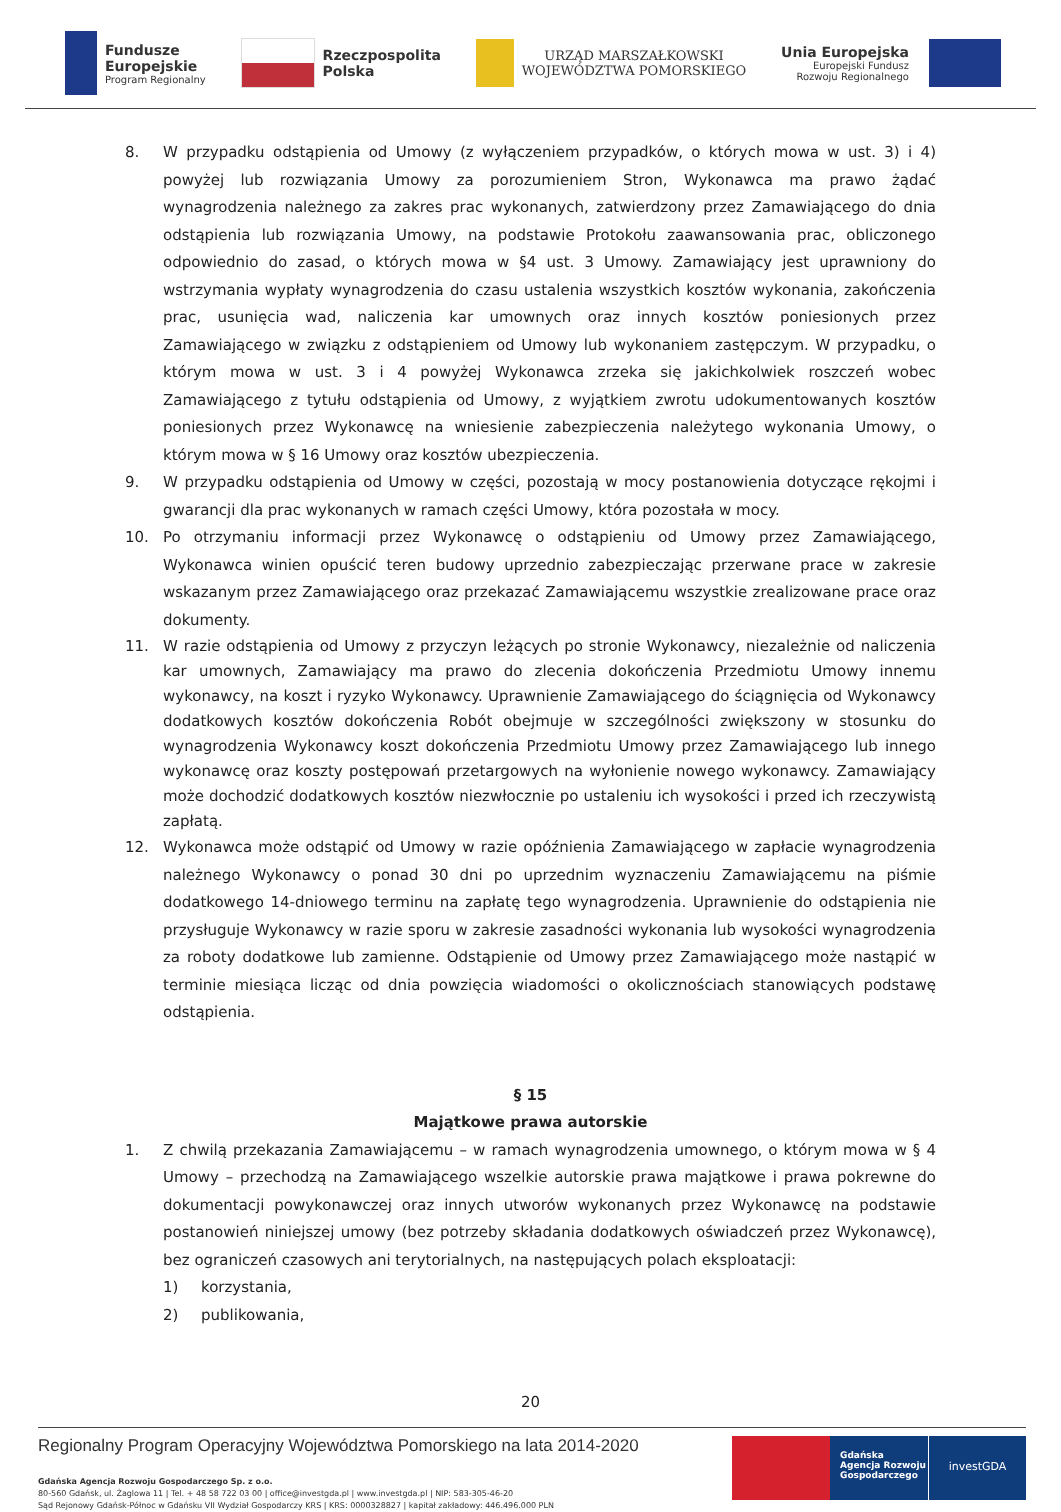Fundusze
Europejskie
Program Regionalny
Rzeczpospolita
Polska
URZĄD MARSZAŁKOWSKI
WOJEWÓDZTWA POMORSKIEGO
Unia Europejska
Europejski Fundusz
Rozwoju Regionalnego
8. W przypadku odstąpienia od Umowy (z wyłączeniem przypadków, o których mowa w ust. 3) i 4) powyżej lub rozwiązania Umowy za porozumieniem Stron, Wykonawca ma prawo żądać wynagrodzenia należnego za zakres prac wykonanych, zatwierdzony przez Zamawiającego do dnia odstąpienia lub rozwiązania Umowy, na podstawie Protokołu zaawansowania prac, obliczonego odpowiednio do zasad, o których mowa w §4 ust. 3 Umowy. Zamawiający jest uprawniony do wstrzymania wypłaty wynagrodzenia do czasu ustalenia wszystkich kosztów wykonania, zakończenia prac, usunięcia wad, naliczenia kar umownych oraz innych kosztów poniesionych przez Zamawiającego w związku z odstąpieniem od Umowy lub wykonaniem zastępczym. W przypadku, o którym mowa w ust. 3 i 4 powyżej Wykonawca zrzeka się jakichkolwiek roszczeń wobec Zamawiającego z tytułu odstąpienia od Umowy, z wyjątkiem zwrotu udokumentowanych kosztów poniesionych przez Wykonawcę na wniesienie zabezpieczenia należytego wykonania Umowy, o którym mowa w § 16 Umowy oraz kosztów ubezpieczenia.
9. W przypadku odstąpienia od Umowy w części, pozostają w mocy postanowienia dotyczące rękojmi i gwarancji dla prac wykonanych w ramach części Umowy, która pozostała w mocy.
10. Po otrzymaniu informacji przez Wykonawcę o odstąpieniu od Umowy przez Zamawiającego, Wykonawca winien opuścić teren budowy uprzednio zabezpieczając przerwane prace w zakresie wskazanym przez Zamawiającego oraz przekazać Zamawiającemu wszystkie zrealizowane prace oraz dokumenty.
11. W razie odstąpienia od Umowy z przyczyn leżących po stronie Wykonawcy, niezależnie od naliczenia kar umownych, Zamawiający ma prawo do zlecenia dokończenia Przedmiotu Umowy innemu wykonawcy, na koszt i ryzyko Wykonawcy. Uprawnienie Zamawiającego do ściągnięcia od Wykonawcy dodatkowych kosztów dokończenia Robót obejmuje w szczególności zwiększony w stosunku do wynagrodzenia Wykonawcy koszt dokończenia Przedmiotu Umowy przez Zamawiającego lub innego wykonawcę oraz koszty postępowań przetargowych na wyłonienie nowego wykonawcy. Zamawiający może dochodzić dodatkowych kosztów niezwłocznie po ustaleniu ich wysokości i przed ich rzeczywistą zapłatą.
12. Wykonawca może odstąpić od Umowy w razie opóźnienia Zamawiającego w zapłacie wynagrodzenia należnego Wykonawcy o ponad 30 dni po uprzednim wyznaczeniu Zamawiającemu na piśmie dodatkowego 14-dniowego terminu na zapłatę tego wynagrodzenia. Uprawnienie do odstąpienia nie przysługuje Wykonawcy w razie sporu w zakresie zasadności wykonania lub wysokości wynagrodzenia za roboty dodatkowe lub zamienne. Odstąpienie od Umowy przez Zamawiającego może nastąpić w terminie miesiąca licząc od dnia powzięcia wiadomości o okolicznościach stanowiących podstawę odstąpienia.
§ 15
Majątkowe prawa autorskie
1. Z chwilą przekazania Zamawiającemu – w ramach wynagrodzenia umownego, o którym mowa w § 4 Umowy – przechodzą na Zamawiającego wszelkie autorskie prawa majątkowe i prawa pokrewne do dokumentacji powykonawczej oraz innych utworów wykonanych przez Wykonawcę na podstawie postanowień niniejszej umowy (bez potrzeby składania dodatkowych oświadczeń przez Wykonawcę), bez ograniczeń czasowych ani terytorialnych, na następujących polach eksploatacji:
1) korzystania,
2) publikowania,
20
Regionalny Program Operacyjny Województwa Pomorskiego na lata 2014-2020
Gdańska Agencja Rozwoju Gospodarczego Sp. z o.o.
80-560 Gdańsk, ul. Żaglowa 11 | Tel. + 48 58 722 03 00 | office@investgda.pl | www.investgda.pl | NIP: 583-305-46-20
Sąd Rejonowy Gdańsk-Północ w Gdańsku VII Wydział Gospodarczy KRS | KRS: 0000328827 | kapitał zakładowy: 446.496.000 PLN
Gdańska
Agencja Rozwoju
Gospodarczego
investGDA